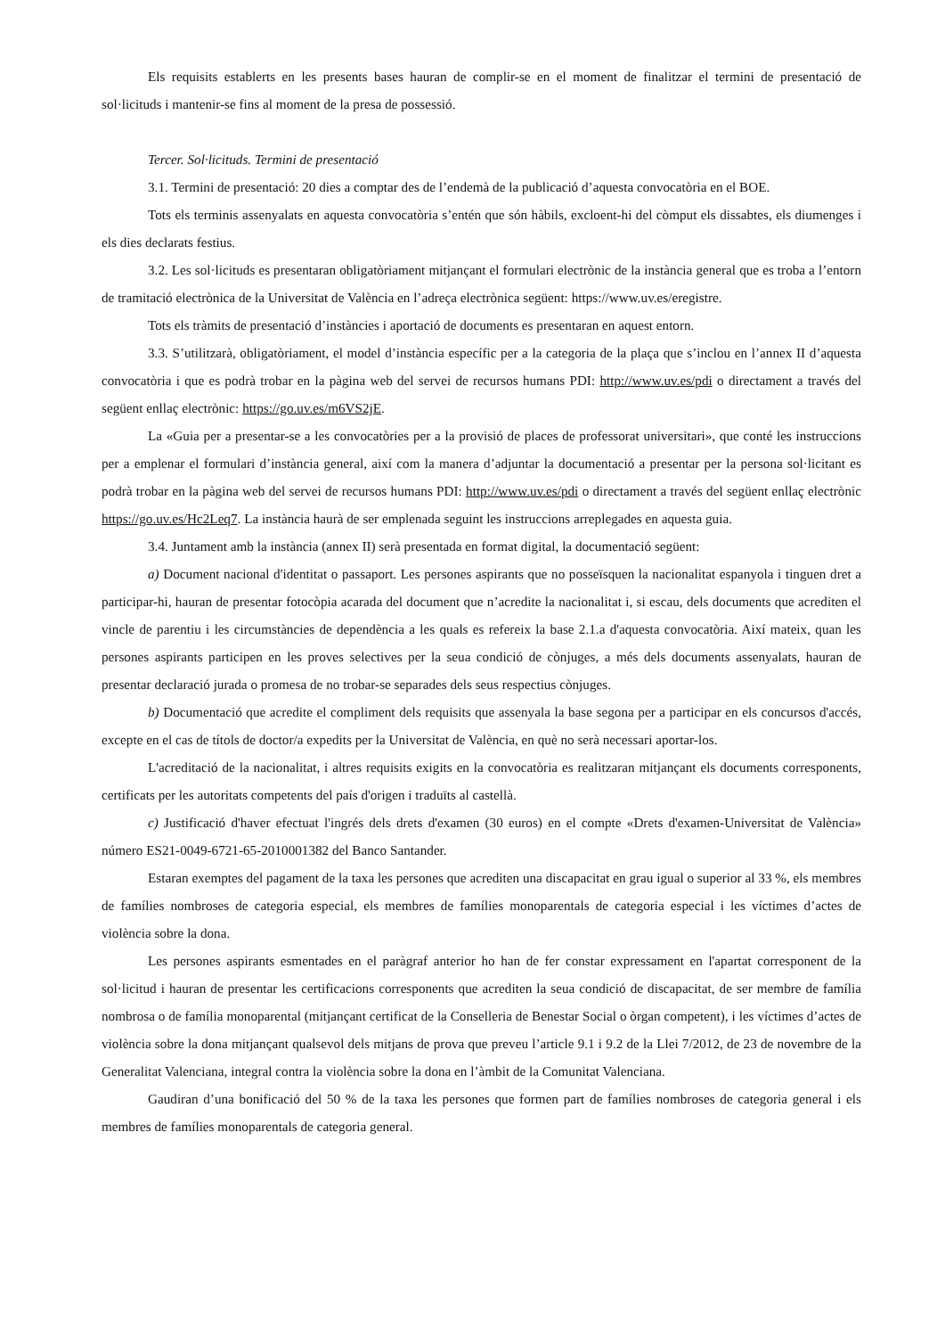Els requisits establerts en les presents bases hauran de complir-se en el moment de finalitzar el termini de presentació de sol·licituds i mantenir-se fins al moment de la presa de possessió.
Tercer. Sol·licituds. Termini de presentació
3.1. Termini de presentació: 20 dies a comptar des de l’endemà de la publicació d’aquesta convocatòria en el BOE.
Tots els terminis assenyalats en aquesta convocatòria s’entén que són hàbils, excloent-hi del còmput els dissabtes, els diumenges i els dies declarats festius.
3.2. Les sol·licituds es presentaran obligatòriament mitjançant el formulari electrònic de la instància general que es troba a l’entorn de tramitació electrònica de la Universitat de València en l’adreça electrònica següent: https://www.uv.es/eregistre.
Tots els tràmits de presentació d’instàncies i aportació de documents es presentaran en aquest entorn.
3.3. S’utilitzarà, obligatòriament, el model d’instància específic per a la categoria de la plaça que s’inclou en l’annex II d’aquesta convocatòria i que es podrà trobar en la pàgina web del servei de recursos humans PDI: http://www.uv.es/pdi o directament a través del següent enllaç electrònic: https://go.uv.es/m6VS2jE.
La «Guia per a presentar-se a les convocatòries per a la provisió de places de professorat universitari», que conté les instruccions per a emplenar el formulari d’instància general, així com la manera d’adjuntar la documentació a presentar per la persona sol·licitant es podrà trobar en la pàgina web del servei de recursos humans PDI: http://www.uv.es/pdi o directament a través del següent enllaç electrònic https://go.uv.es/Hc2Leq7. La instància haurà de ser emplenada seguint les instruccions arreplegades en aquesta guia.
3.4. Juntament amb la instància (annex II) serà presentada en format digital, la documentació següent:
a) Document nacional d'identitat o passaport. Les persones aspirants que no posseïsquen la nacionalitat espanyola i tinguen dret a participar-hi, hauran de presentar fotocòpia acarada del document que n’acredite la nacionalitat i, si escau, dels documents que acrediten el vincle de parentiu i les circumstàncies de dependència a les quals es refereix la base 2.1.a d'aquesta convocatòria. Així mateix, quan les persones aspirants participen en les proves selectives per la seua condició de cònjuges, a més dels documents assenyalats, hauran de presentar declaració jurada o promesa de no trobar-se separades dels seus respectius cònjuges.
b) Documentació que acredite el compliment dels requisits que assenyala la base segona per a participar en els concursos d'accés, excepte en el cas de títols de doctor/a expedits per la Universitat de València, en què no serà necessari aportar-los.
L'acreditació de la nacionalitat, i altres requisits exigits en la convocatòria es realitzaran mitjançant els documents corresponents, certificats per les autoritats competents del país d'origen i traduïts al castellà.
c) Justificació d'haver efectuat l'ingrés dels drets d'examen (30 euros) en el compte «Drets d'examen-Universitat de València» número ES21-0049-6721-65-2010001382 del Banco Santander.
Estaran exemptes del pagament de la taxa les persones que acrediten una discapacitat en grau igual o superior al 33 %, els membres de famílies nombroses de categoria especial, els membres de famílies monoparentals de categoria especial i les víctimes d’actes de violència sobre la dona.
Les persones aspirants esmentades en el paràgraf anterior ho han de fer constar expressament en l'apartat corresponent de la sol·licitud i hauran de presentar les certificacions corresponents que acrediten la seua condició de discapacitat, de ser membre de família nombrosa o de família monoparental (mitjançant certificat de la Conselleria de Benestar Social o òrgan competent), i les víctimes d’actes de violència sobre la dona mitjançant qualsevol dels mitjans de prova que preveu l’article 9.1 i 9.2 de la Llei 7/2012, de 23 de novembre de la Generalitat Valenciana, integral contra la violència sobre la dona en l’àmbit de la Comunitat Valenciana.
Gaudiran d’una bonificació del 50 % de la taxa les persones que formen part de famílies nombroses de categoria general i els membres de famílies monoparentals de categoria general.